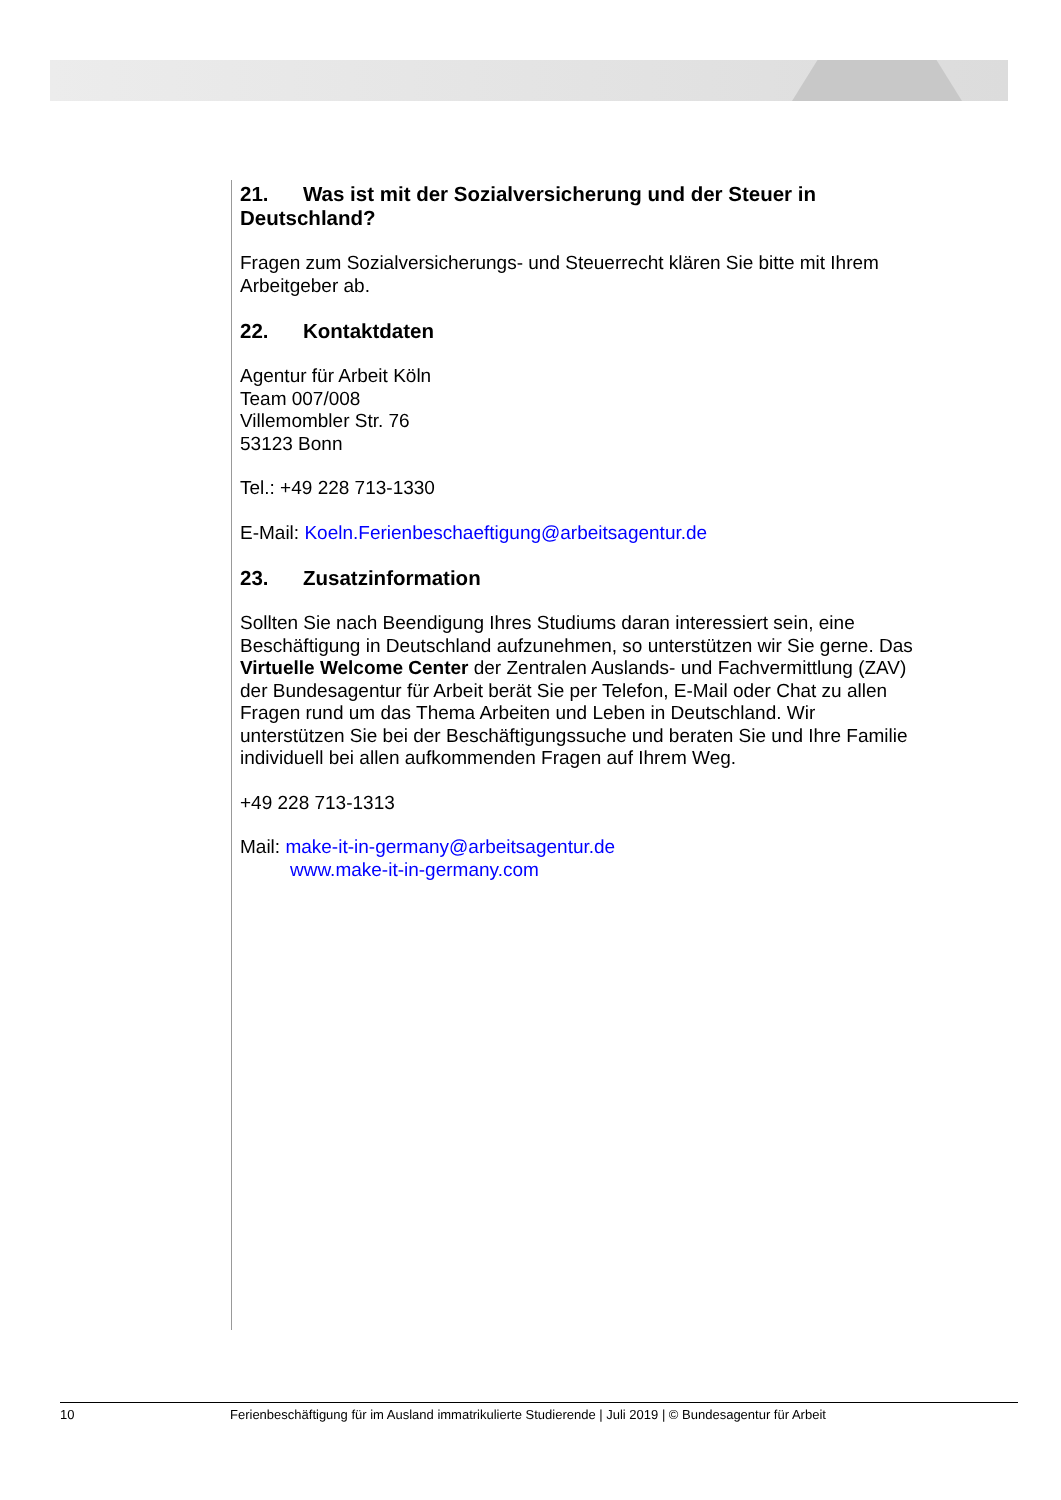21. Was ist mit der Sozialversicherung und der Steuer in Deutschland?
Fragen zum Sozialversicherungs- und Steuerrecht klären Sie bitte mit Ihrem Arbeitgeber ab.
22. Kontaktdaten
Agentur für Arbeit Köln
Team 007/008
Villemombler Str. 76
53123 Bonn
Tel.: +49 228 713-1330
E-Mail: Koeln.Ferienbeschaeftigung@arbeitsagentur.de
23. Zusatzinformation
Sollten Sie nach Beendigung Ihres Studiums daran interessiert sein, eine Beschäftigung in Deutschland aufzunehmen, so unterstützen wir Sie gerne. Das Virtuelle Welcome Center der Zentralen Auslands- und Fachvermittlung (ZAV) der Bundesagentur für Arbeit berät Sie per Telefon, E-Mail oder Chat zu allen Fragen rund um das Thema Arbeiten und Leben in Deutschland. Wir unterstützen Sie bei der Beschäftigungssuche und beraten Sie und Ihre Familie individuell bei allen aufkommenden Fragen auf Ihrem Weg.
+49 228 713-1313
Mail: make-it-in-germany@arbeitsagentur.de
www.make-it-in-germany.com
10 Ferienbeschäftigung für im Ausland immatrikulierte Studierende | Juli 2019 | © Bundesagentur für Arbeit